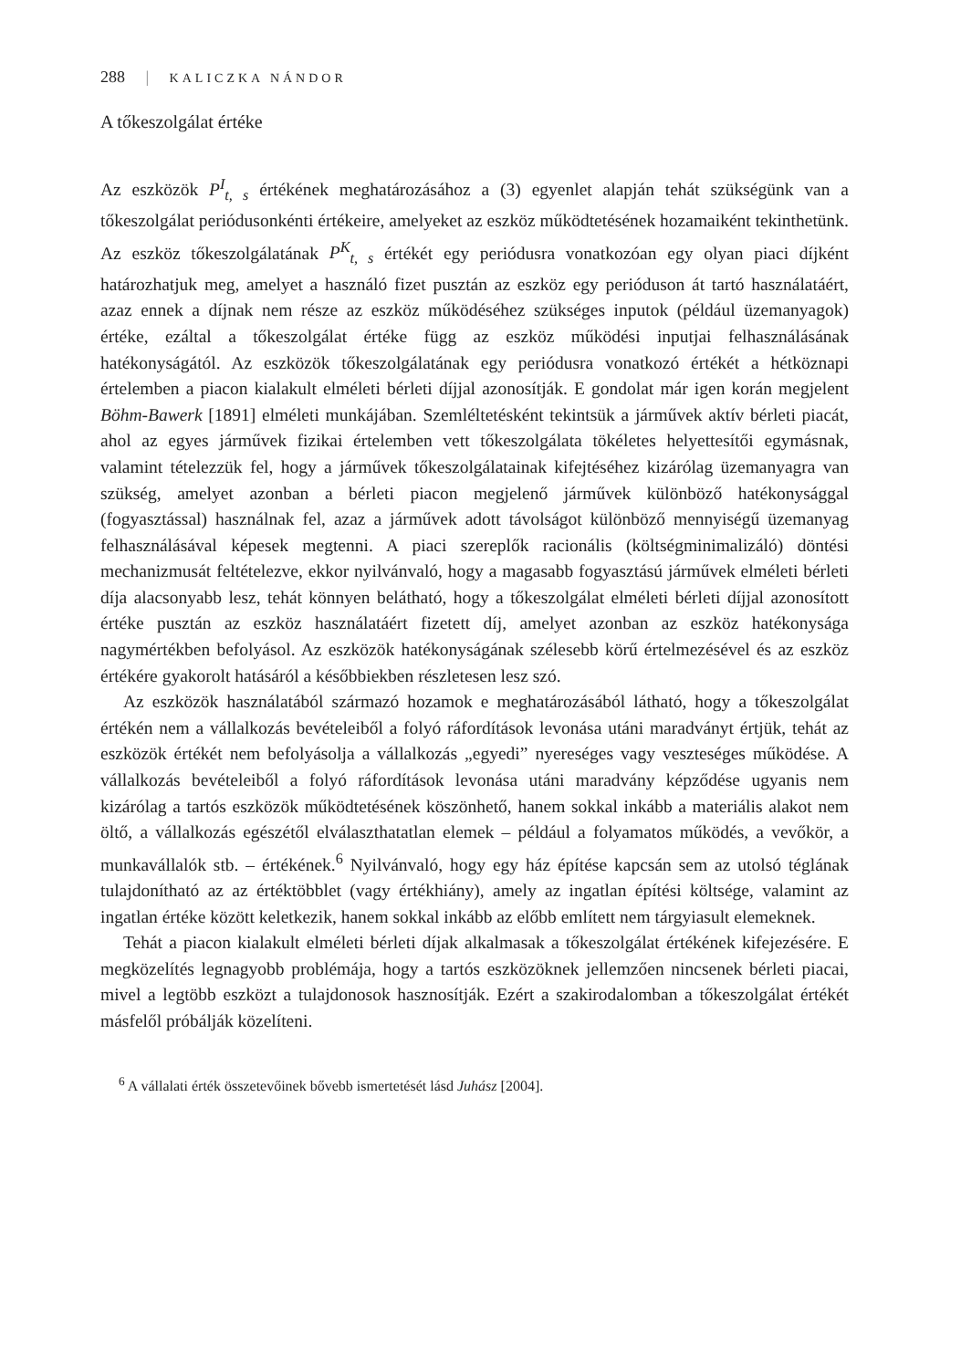288 | KALICZKA NÁNDOR
A tőkeszolgálat értéke
Az eszközök P<sup>I</sup><sub>t, s</sub> értékének meghatározásához a (3) egyenlet alapján tehát szükségünk van a tőkeszolgálat periódusonkénti értékeire, amelyeket az eszköz működtetésének hozamaiként tekinthetünk. Az eszköz tőkeszolgálatának P<sup>K</sup><sub>t, s</sub> értékét egy periódusra vonatkozóan egy olyan piaci díjként határozhatjuk meg, amelyet a használó fizet pusztán az eszköz egy perióduson át tartó használatáért, azaz ennek a díjnak nem része az eszköz működéséhez szükséges inputok (például üzemanyagok) értéke, ezáltal a tőkeszolgálat értéke függ az eszköz működési inputjai felhasználásának hatékonyságától. Az eszközök tőkeszolgálatának egy periódusra vonatkozó értékét a hétköznapi értelemben a piacon kialakult elméleti bérleti díjjal azonosítják. E gondolat már igen korán megjelent Böhm-Bawerk [1891] elméleti munkájában. Szemléltetésként tekintsük a járművek aktív bérleti piacát, ahol az egyes járművek fizikai értelemben vett tőkeszolgálata tökéletes helyettesítői egymásnak, valamint tételezzük fel, hogy a járművek tőkeszolgálatainak kifejtéséhez kizárólag üzemanyagra van szükség, amelyet azonban a bérleti piacon megjelenő járművek különböző hatékonysággal (fogyasztással) használnak fel, azaz a járművek adott távolságot különböző mennyiségű üzemanyag felhasználásával képesek megtenni. A piaci szereplők racionális (költségminimalizáló) döntési mechanizmusát feltételezve, ekkor nyilvánvaló, hogy a magasabb fogyasztású járművek elméleti bérleti díja alacsonyabb lesz, tehát könnyen belátható, hogy a tőkeszolgálat elméleti bérleti díjjal azonosított értéke pusztán az eszköz használatáért fizetett díj, amelyet azonban az eszköz hatékonysága nagymértékben befolyásol. Az eszközök hatékonyságának szélesebb körű értelmezésével és az eszköz értékére gyakorolt hatásáról a későbbiekben részletesen lesz szó.
Az eszközök használatából származó hozamok e meghatározásából látható, hogy a tőkeszolgálat értékén nem a vállalkozás bevételeiből a folyó ráfordítások levonása utáni maradványt értjük, tehát az eszközök értékét nem befolyásolja a vállalkozás „egyedi” nyereséges vagy veszteséges működése. A vállalkozás bevételeiből a folyó ráfordítások levonása utáni maradvány képződése ugyanis nem kizárólag a tartós eszközök működtetésének köszönhető, hanem sokkal inkább a materiális alakot nem öltő, a vállalkozás egészétől elválaszthatatlan elemek – például a folyamatos működés, a vevőkör, a munkavállalók stb. – értékének.<sup>6</sup> Nyilvánvaló, hogy egy ház építése kapcsán sem az utolsó téglának tulajdonítható az az értéktöbblet (vagy értékhiány), amely az ingatlan építési költsége, valamint az ingatlan értéke között keletkezik, hanem sokkal inkább az előbb említett nem tárgyiasult elemeknek.
Tehát a piacon kialakult elméleti bérleti díjak alkalmasak a tőkeszolgálat értékének kifejezésére. E megközelítés legnagyobb problémája, hogy a tartós eszközöknek jellemzően nincsenek bérleti piacai, mivel a legtöbb eszközt a tulajdonosok hasznosítják. Ezért a szakirodalomban a tőkeszolgálat értékét másfelől próbálják közelíteni.
<sup>6</sup> A vállalati érték összetevőinek bővebb ismertetését lásd Juhász [2004].